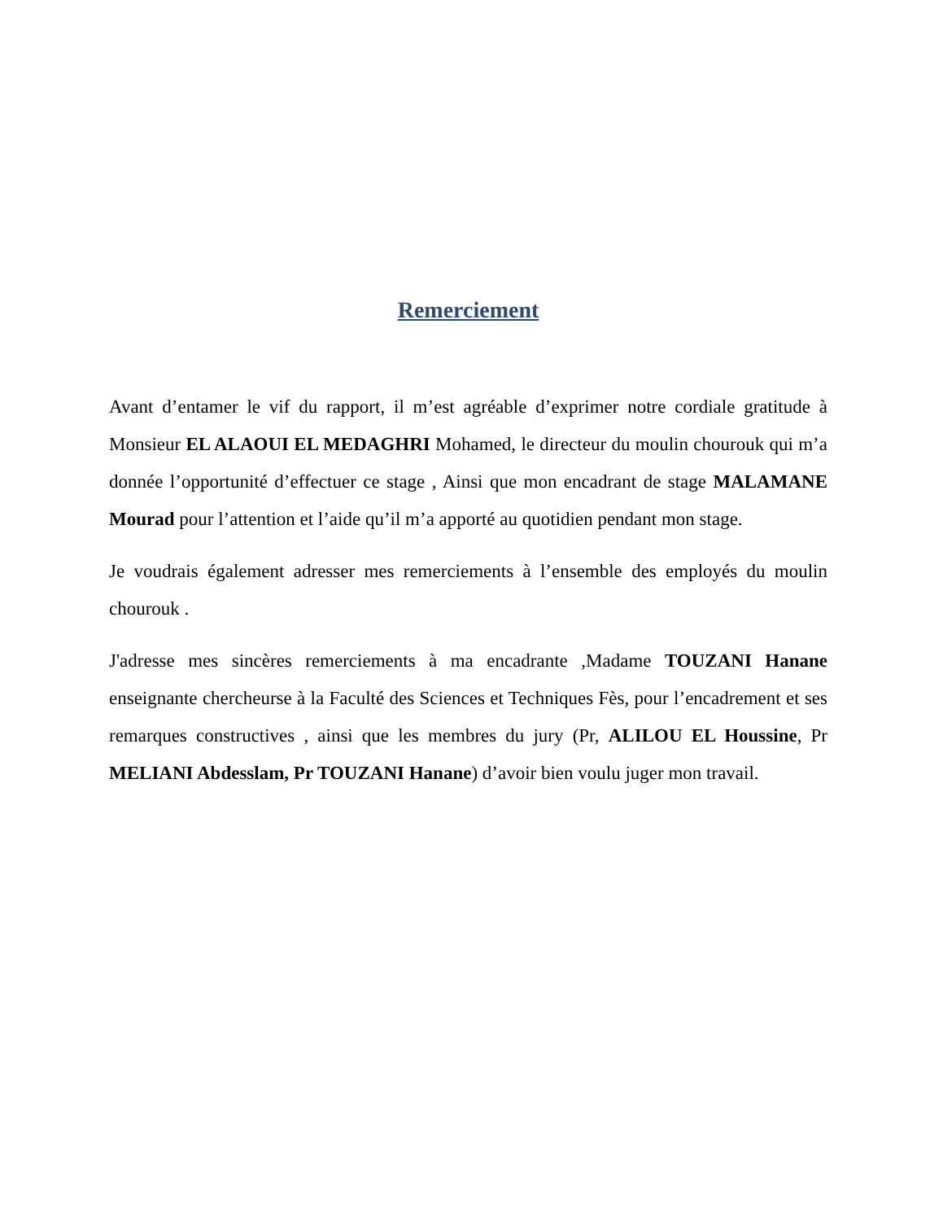Remerciement
Avant d’entamer le vif du rapport, il m’est agréable d’exprimer notre cordiale gratitude à Monsieur EL ALAOUI EL MEDAGHRI Mohamed, le directeur du moulin chourouk qui m’a donnée l’opportunité d’effectuer ce stage , Ainsi que mon encadrant de stage MALAMANE Mourad pour l’attention et l’aide qu’il m’a apporté au quotidien pendant mon stage.
Je voudrais également adresser mes remerciements à l’ensemble des employés du moulin chourouk .
J'adresse mes sincères remerciements à ma encadrante ,Madame TOUZANI Hanane enseignante chercheurse à la Faculté des Sciences et Techniques Fès, pour l’encadrement et ses remarques constructives , ainsi que les membres du jury (Pr, ALILOU EL Houssine, Pr MELIANI Abdesslam, Pr TOUZANI Hanane) d’avoir bien voulu juger mon travail.